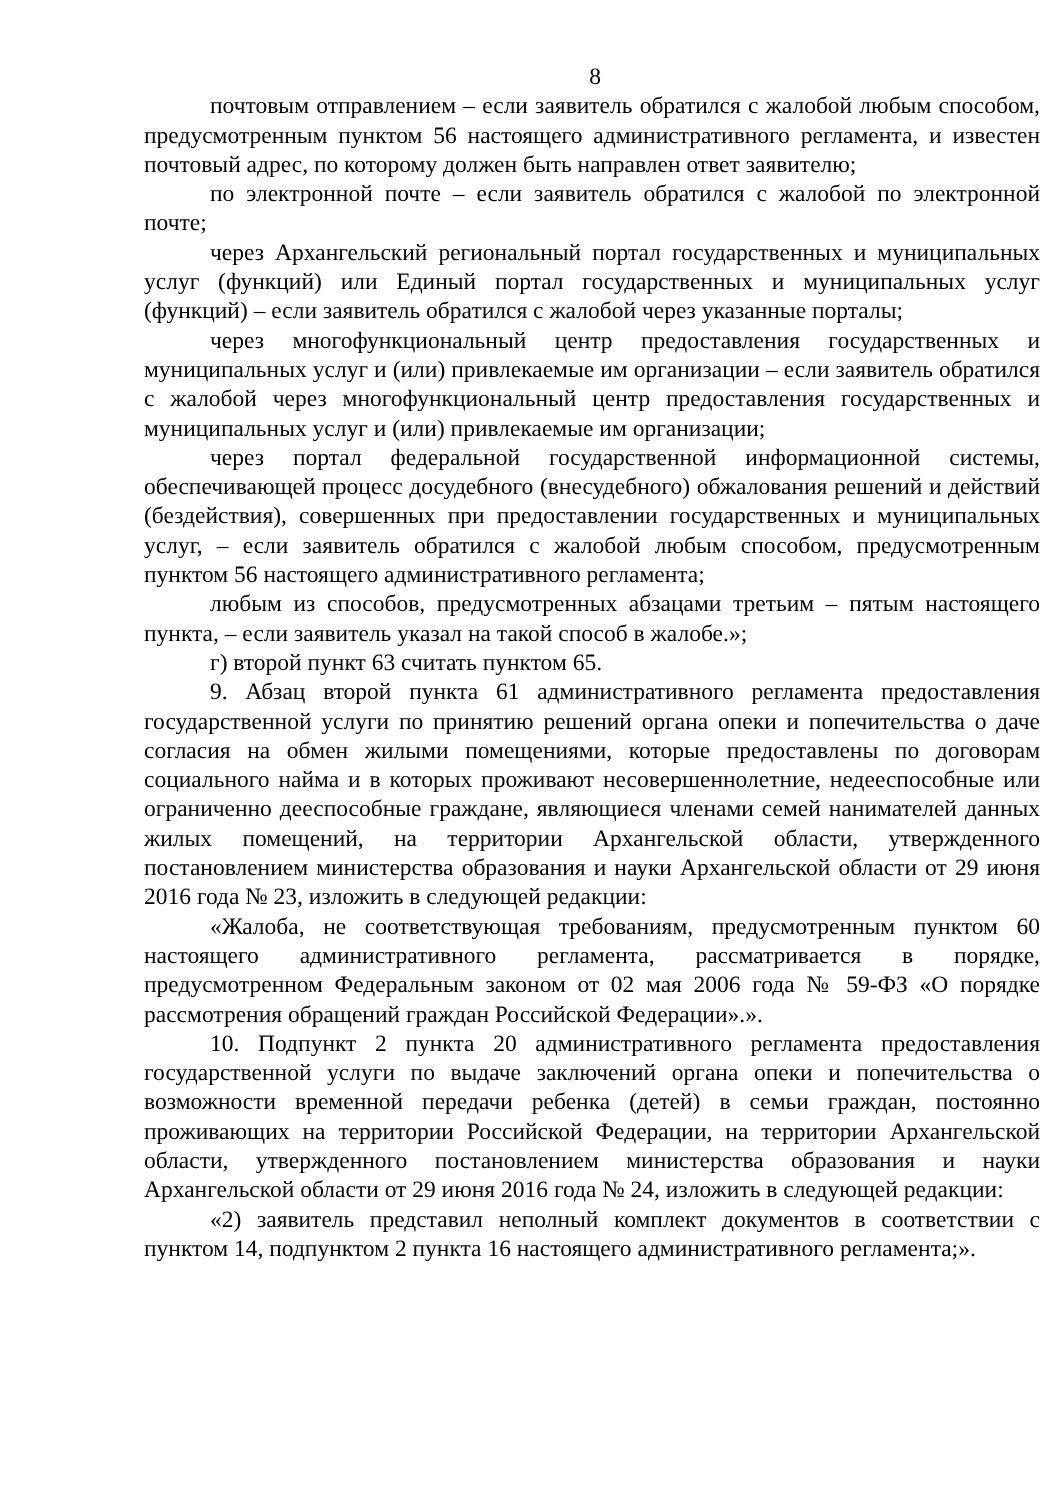8
почтовым отправлением – если заявитель обратился с жалобой любым способом, предусмотренным пунктом 56 настоящего административного регламента, и известен почтовый адрес, по которому должен быть направлен ответ заявителю;
по электронной почте – если заявитель обратился с жалобой по электронной почте;
через Архангельский региональный портал государственных и муниципальных услуг (функций) или Единый портал государственных и муниципальных услуг (функций) – если заявитель обратился с жалобой через указанные порталы;
через многофункциональный центр предоставления государственных и муниципальных услуг и (или) привлекаемые им организации – если заявитель обратился с жалобой через многофункциональный центр предоставления государственных и муниципальных услуг и (или) привлекаемые им организации;
через портал федеральной государственной информационной системы, обеспечивающей процесс досудебного (внесудебного) обжалования решений и действий (бездействия), совершенных при предоставлении государственных и муниципальных услуг, – если заявитель обратился с жалобой любым способом, предусмотренным пунктом 56 настоящего административного регламента;
любым из способов, предусмотренных абзацами третьим – пятым настоящего пункта, – если заявитель указал на такой способ в жалобе.»;
г) второй пункт 63 считать пунктом 65.
9. Абзац второй пункта 61 административного регламента предоставления государственной услуги по принятию решений органа опеки и попечительства о даче согласия на обмен жилыми помещениями, которые предоставлены по договорам социального найма и в которых проживают несовершеннолетние, недееспособные или ограниченно дееспособные граждане, являющиеся членами семей нанимателей данных жилых помещений, на территории Архангельской области, утвержденного постановлением министерства образования и науки Архангельской области от 29 июня 2016 года № 23, изложить в следующей редакции:
«Жалоба, не соответствующая требованиям, предусмотренным пунктом 60 настоящего административного регламента, рассматривается в порядке, предусмотренном Федеральным законом от 02 мая 2006 года № 59-ФЗ «О порядке рассмотрения обращений граждан Российской Федерации».».
10. Подпункт 2 пункта 20 административного регламента предоставления государственной услуги по выдаче заключений органа опеки и попечительства о возможности временной передачи ребенка (детей) в семьи граждан, постоянно проживающих на территории Российской Федерации, на территории Архангельской области, утвержденного постановлением министерства образования и науки Архангельской области от 29 июня 2016 года № 24, изложить в следующей редакции:
«2) заявитель представил неполный комплект документов в соответствии с пунктом 14, подпунктом 2 пункта 16 настоящего административного регламента;».